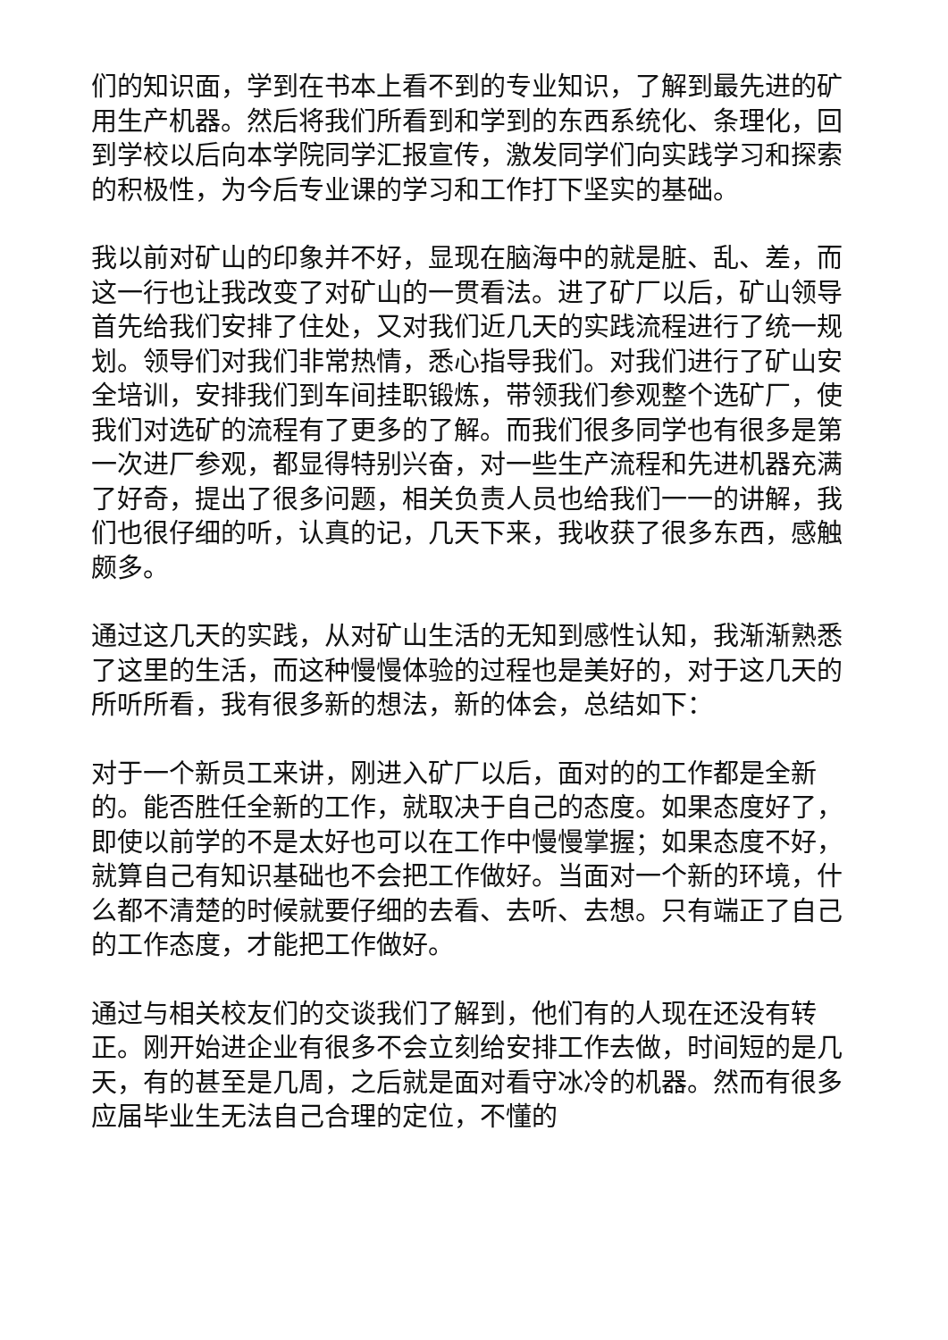们的知识面，学到在书本上看不到的专业知识，了解到最先进的矿用生产机器。然后将我们所看到和学到的东西系统化、条理化，回到学校以后向本学院同学汇报宣传，激发同学们向实践学习和探索的积极性，为今后专业课的学习和工作打下坚实的基础。
我以前对矿山的印象并不好，显现在脑海中的就是脏、乱、差，而这一行也让我改变了对矿山的一贯看法。进了矿厂以后，矿山领导首先给我们安排了住处，又对我们近几天的实践流程进行了统一规划。领导们对我们非常热情，悉心指导我们。对我们进行了矿山安全培训，安排我们到车间挂职锻炼，带领我们参观整个选矿厂，使我们对选矿的流程有了更多的了解。而我们很多同学也有很多是第一次进厂参观，都显得特别兴奋，对一些生产流程和先进机器充满了好奇，提出了很多问题，相关负责人员也给我们一一的讲解，我们也很仔细的听，认真的记，几天下来，我收获了很多东西，感触颇多。
通过这几天的实践，从对矿山生活的无知到感性认知，我渐渐熟悉了这里的生活，而这种慢慢体验的过程也是美好的，对于这几天的所听所看，我有很多新的想法，新的体会，总结如下：
对于一个新员工来讲，刚进入矿厂以后，面对的的工作都是全新的。能否胜任全新的工作，就取决于自己的态度。如果态度好了，即使以前学的不是太好也可以在工作中慢慢掌握；如果态度不好，就算自己有知识基础也不会把工作做好。当面对一个新的环境，什么都不清楚的时候就要仔细的去看、去听、去想。只有端正了自己的工作态度，才能把工作做好。
通过与相关校友们的交谈我们了解到，他们有的人现在还没有转正。刚开始进企业有很多不会立刻给安排工作去做，时间短的是几天，有的甚至是几周，之后就是面对看守冰冷的机器。然而有很多应届毕业生无法自己合理的定位，不懂的